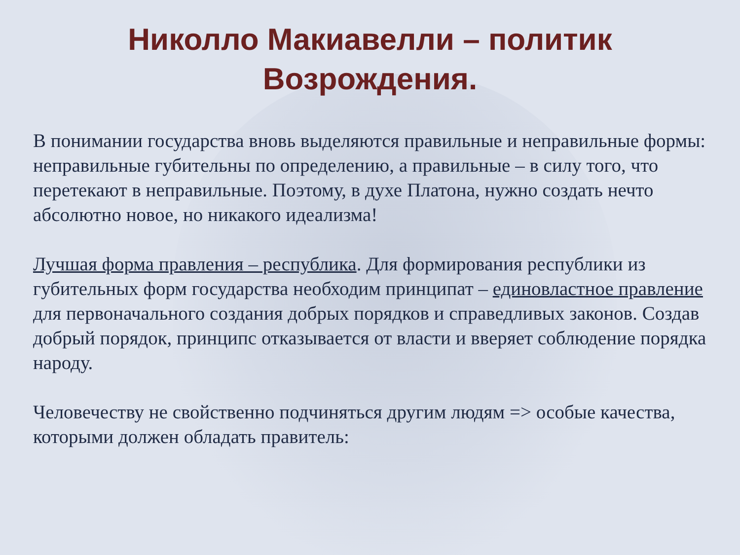Николло Макиавелли – политик Возрождения.
В понимании государства вновь выделяются правильные и неправильные формы: неправильные губительны по определению, а правильные – в силу того, что перетекают в неправильные. Поэтому, в духе Платона, нужно создать нечто абсолютно новое, но никакого идеализма!
Лучшая форма правления – республика. Для формирования республики из губительных форм государства необходим принципат – единовластное правление для первоначального создания добрых порядков и справедливых законов. Создав добрый порядок, принципс отказывается от власти и вверяет соблюдение порядка народу.
Человечеству не свойственно подчиняться другим людям => особые качества, которыми должен обладать правитель: